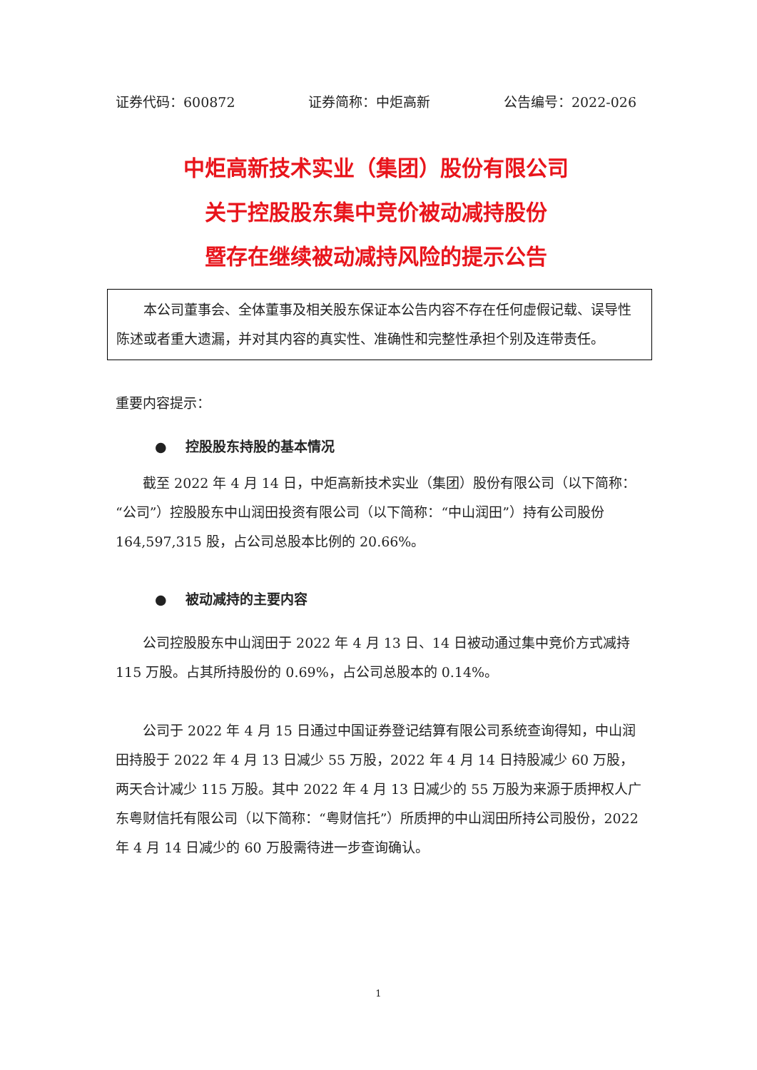证券代码：600872 证券简称：中炬高新 公告编号：2022-026
中炬高新技术实业（集团）股份有限公司
关于控股股东集中竞价被动减持股份
暨存在继续被动减持风险的提示公告
本公司董事会、全体董事及相关股东保证本公告内容不存在任何虚假记载、误导性陈述或者重大遗漏，并对其内容的真实性、准确性和完整性承担个别及连带责任。
重要内容提示：
● 控股股东持股的基本情况
截至 2022 年 4 月 14 日，中炬高新技术实业（集团）股份有限公司（以下简称：“公司”）控股股东中山润田投资有限公司（以下简称：“中山润田”）持有公司股份 164,597,315 股，占公司总股本比例的 20.66%。
● 被动减持的主要内容
公司控股股东中山润田于 2022 年 4 月 13 日、14 日被动通过集中竞价方式减持 115 万股。占其所持股份的 0.69%，占公司总股本的 0.14%。
公司于 2022 年 4 月 15 日通过中国证券登记结算有限公司系统查询得知，中山润田持股于 2022 年 4 月 13 日减少 55 万股，2022 年 4 月 14 日持股减少 60 万股，两天合计减少 115 万股。其中 2022 年 4 月 13 日减少的 55 万股为来源于质押权人广东粤财信托有限公司（以下简称：“粤财信托”）所质押的中山润田所持公司股份，2022 年 4 月 14 日减少的 60 万股需待进一步查询确认。
1